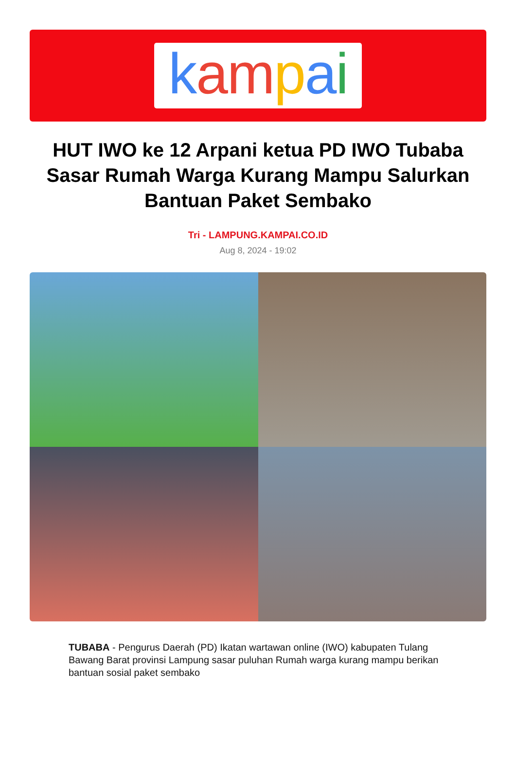kampai
HUT IWO ke 12 Arpani ketua PD IWO Tubaba Sasar Rumah Warga Kurang Mampu Salurkan Bantuan Paket Sembako
Tri - LAMPUNG.KAMPAI.CO.ID
Aug 8, 2024 - 19:02
TUBABA - Pengurus Daerah (PD) Ikatan wartawan online (IWO) kabupaten Tulang Bawang Barat provinsi Lampung sasar puluhan Rumah warga kurang mampu berikan bantuan sosial paket sembako